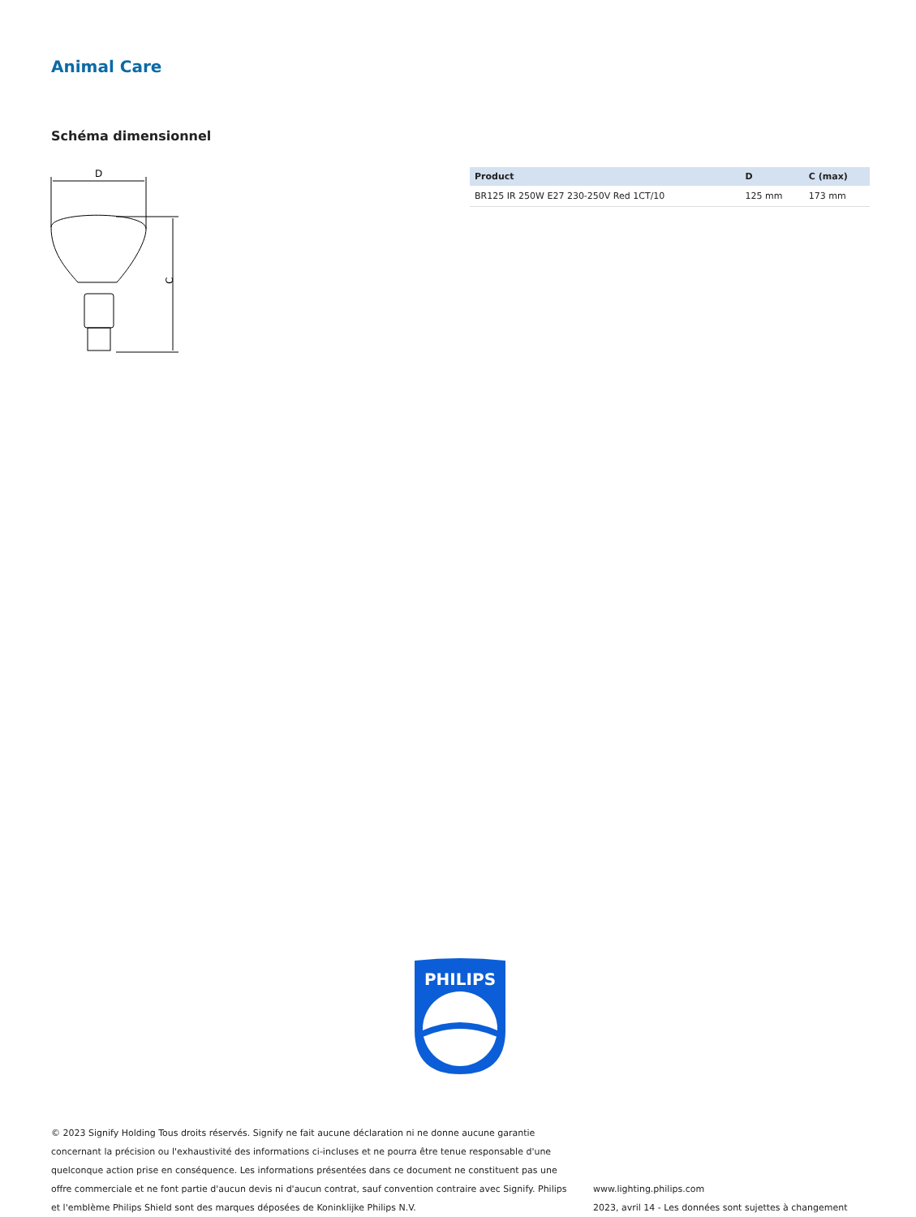Animal Care
Schéma dimensionnel
D
C
| Product | D | C (max) |
| --- | --- | --- |
| BR125 IR 250W E27 230-250V Red 1CT/10 | 125 mm | 173 mm |
PHILIPS
© 2023 Signify Holding Tous droits réservés. Signify ne fait aucune déclaration ni ne donne aucune garantie concernant la précision ou l'exhaustivité des informations ci-incluses et ne pourra être tenue responsable d'une quelconque action prise en conséquence. Les informations présentées dans ce document ne constituent pas une offre commerciale et ne font partie d'aucun devis ni d'aucun contrat, sauf convention contraire avec Signify. Philips et l'emblème Philips Shield sont des marques déposées de Koninklijke Philips N.V.
www.lighting.philips.com
2023, avril 14 - Les données sont sujettes à changement